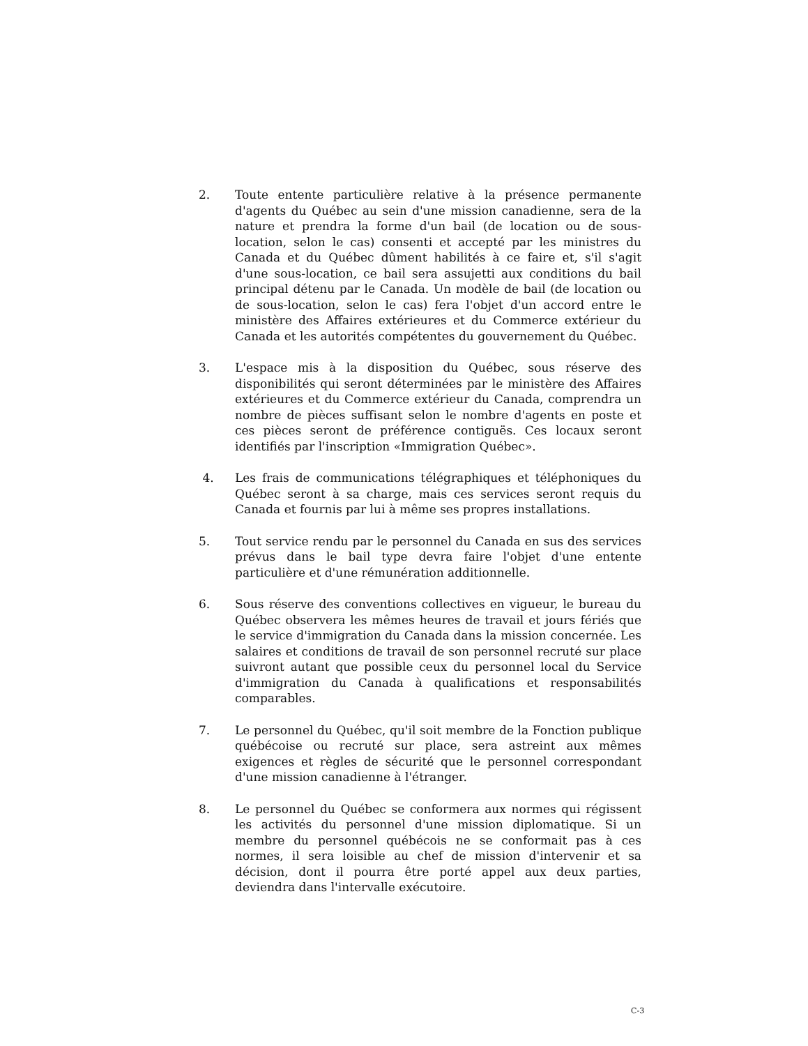2. Toute entente particulière relative à la présence permanente d'agents du Québec au sein d'une mission canadienne, sera de la nature et prendra la forme d'un bail (de location ou de sous-location, selon le cas) consenti et accepté par les ministres du Canada et du Québec dûment habilités à ce faire et, s'il s'agit d'une sous-location, ce bail sera assujetti aux conditions du bail principal détenu par le Canada. Un modèle de bail (de location ou de sous-location, selon le cas) fera l'objet d'un accord entre le ministère des Affaires extérieures et du Commerce extérieur du Canada et les autorités compétentes du gouvernement du Québec.
3. L'espace mis à la disposition du Québec, sous réserve des disponibilités qui seront déterminées par le ministère des Affaires extérieures et du Commerce extérieur du Canada, comprendra un nombre de pièces suffisant selon le nombre d'agents en poste et ces pièces seront de préférence contiguës. Ces locaux seront identifiés par l'inscription «Immigration Québec».
4. Les frais de communications télégraphiques et téléphoniques du Québec seront à sa charge, mais ces services seront requis du Canada et fournis par lui à même ses propres installations.
5. Tout service rendu par le personnel du Canada en sus des services prévus dans le bail type devra faire l'objet d'une entente particulière et d'une rémunération additionnelle.
6. Sous réserve des conventions collectives en vigueur, le bureau du Québec observera les mêmes heures de travail et jours fériés que le service d'immigration du Canada dans la mission concernée. Les salaires et conditions de travail de son personnel recruté sur place suivront autant que possible ceux du personnel local du Service d'immigration du Canada à qualifications et responsabilités comparables.
7. Le personnel du Québec, qu'il soit membre de la Fonction publique québécoise ou recruté sur place, sera astreint aux mêmes exigences et règles de sécurité que le personnel correspondant d'une mission canadienne à l'étranger.
8. Le personnel du Québec se conformera aux normes qui régissent les activités du personnel d'une mission diplomatique. Si un membre du personnel québécois ne se conformait pas à ces normes, il sera loisible au chef de mission d'intervenir et sa décision, dont il pourra être porté appel aux deux parties, deviendra dans l'intervalle exécutoire.
C-3